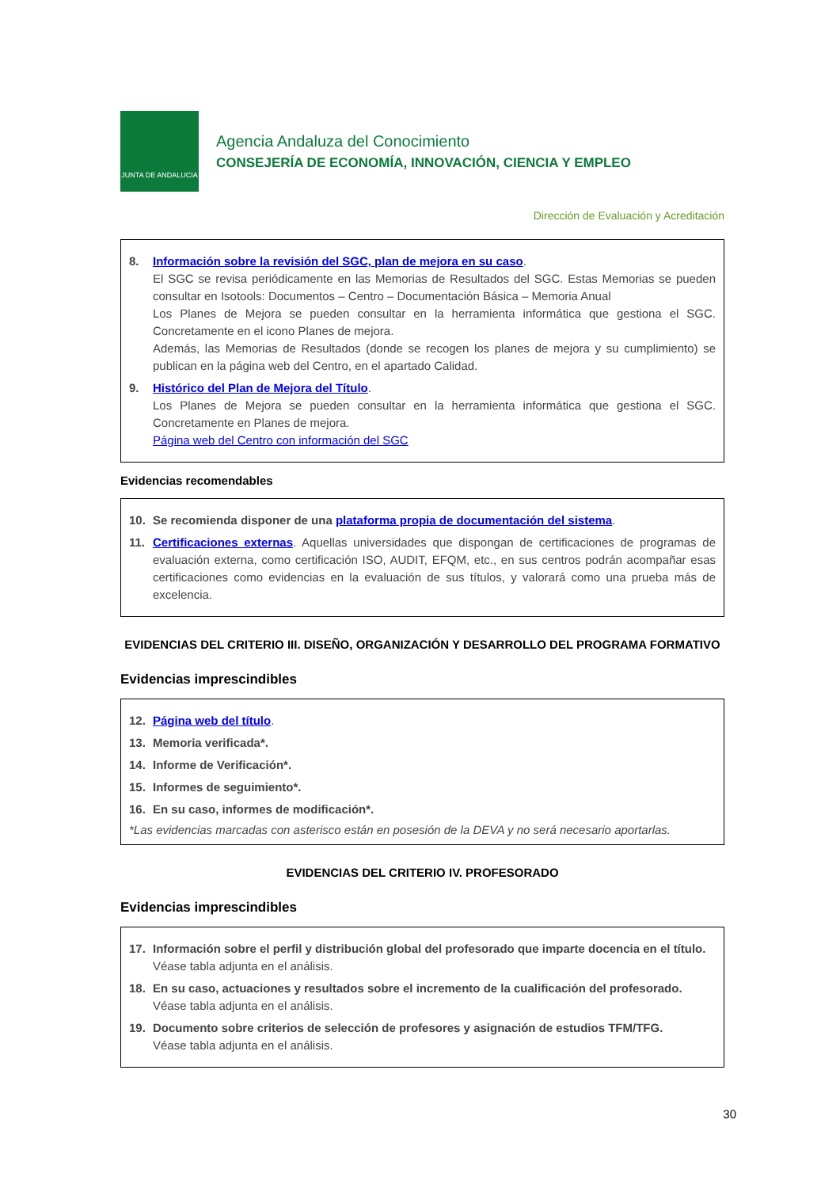JUNTA DE ANDALUCIA
Agencia Andaluza del Conocimiento
CONSEJERÍA DE ECONOMÍA, INNOVACIÓN, CIENCIA Y EMPLEO
Dirección de Evaluación y Acreditación
8. Información sobre la revisión del SGC, plan de mejora en su caso.
El SGC se revisa periódicamente en las Memorias de Resultados del SGC. Estas Memorias se pueden consultar en Isotools: Documentos – Centro – Documentación Básica – Memoria Anual
Los Planes de Mejora se pueden consultar en la herramienta informática que gestiona el SGC. Concretamente en el icono Planes de mejora.
Además, las Memorias de Resultados (donde se recogen los planes de mejora y su cumplimiento) se publican en la página web del Centro, en el apartado Calidad.
9. Histórico del Plan de Mejora del Título.
Los Planes de Mejora se pueden consultar en la herramienta informática que gestiona el SGC. Concretamente en Planes de mejora.
Página web del Centro con información del SGC
Evidencias recomendables
10. Se recomienda disponer de una plataforma propia de documentación del sistema.
11. Certificaciones externas. Aquellas universidades que dispongan de certificaciones de programas de evaluación externa, como certificación ISO, AUDIT, EFQM, etc., en sus centros podrán acompañar esas certificaciones como evidencias en la evaluación de sus títulos, y valorará como una prueba más de excelencia.
EVIDENCIAS DEL CRITERIO III. DISEÑO, ORGANIZACIÓN Y DESARROLLO DEL PROGRAMA FORMATIVO
Evidencias imprescindibles
12. Página web del título.
13. Memoria verificada*.
14. Informe de Verificación*.
15. Informes de seguimiento*.
16. En su caso, informes de modificación*.
*Las evidencias marcadas con asterisco están en posesión de la DEVA y no será necesario aportarlas.
EVIDENCIAS DEL CRITERIO IV. PROFESORADO
Evidencias imprescindibles
17. Información sobre el perfil y distribución global del profesorado que imparte docencia en el título.
Véase tabla adjunta en el análisis.
18. En su caso, actuaciones y resultados sobre el incremento de la cualificación del profesorado.
Véase tabla adjunta en el análisis.
19. Documento sobre criterios de selección de profesores y asignación de estudios TFM/TFG.
Véase tabla adjunta en el análisis.
30